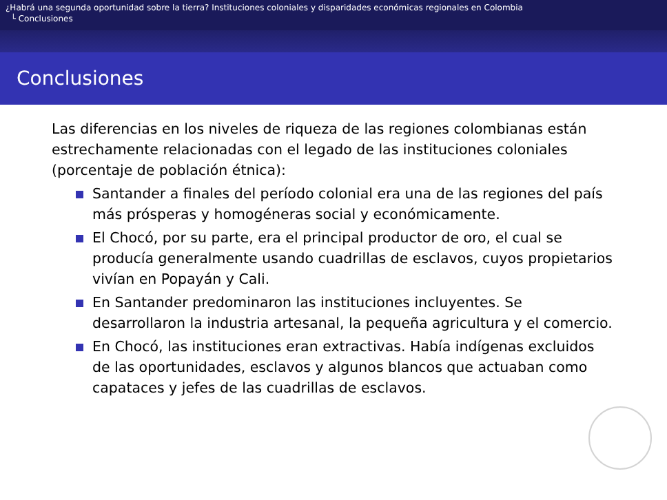¿Habrá una segunda oportunidad sobre la tierra? Instituciones coloniales y disparidades económicas regionales en Colombia
└ Conclusiones
Conclusiones
Las diferencias en los niveles de riqueza de las regiones colombianas están estrechamente relacionadas con el legado de las instituciones coloniales (porcentaje de población étnica):
Santander a finales del período colonial era una de las regiones del país más prósperas y homogéneras social y económicamente.
El Chocó, por su parte, era el principal productor de oro, el cual se producía generalmente usando cuadrillas de esclavos, cuyos propietarios vivían en Popayán y Cali.
En Santander predominaron las instituciones incluyentes. Se desarrollaron la industria artesanal, la pequeña agricultura y el comercio.
En Chocó, las instituciones eran extractivas. Había indígenas excluidos de las oportunidades, esclavos y algunos blancos que actuaban como capataces y jefes de las cuadrillas de esclavos.